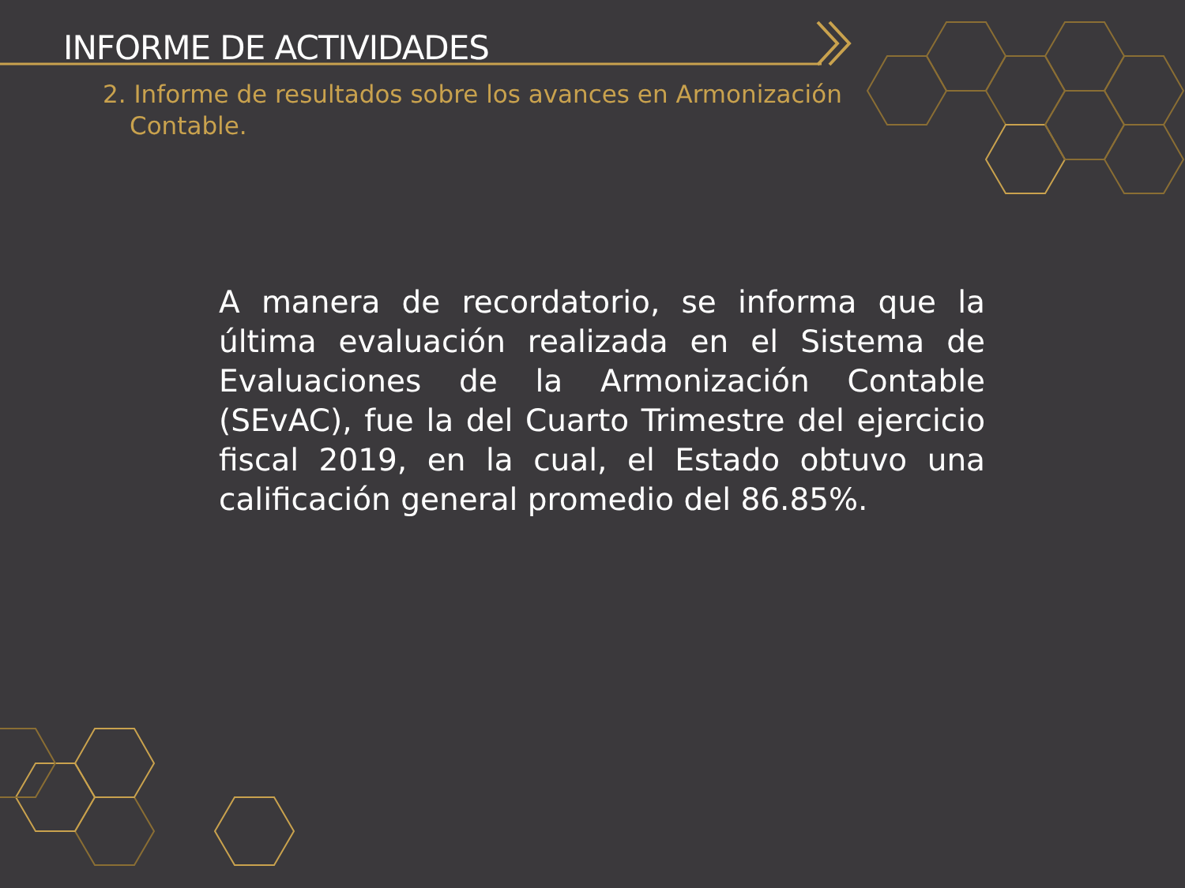INFORME DE ACTIVIDADES
2. Informe de resultados sobre los avances en Armonización Contable.
A manera de recordatorio, se informa que la última evaluación realizada en el Sistema de Evaluaciones de la Armonización Contable (SEvAC), fue la del Cuarto Trimestre del ejercicio fiscal 2019, en la cual, el Estado obtuvo una calificación general promedio del 86.85%.